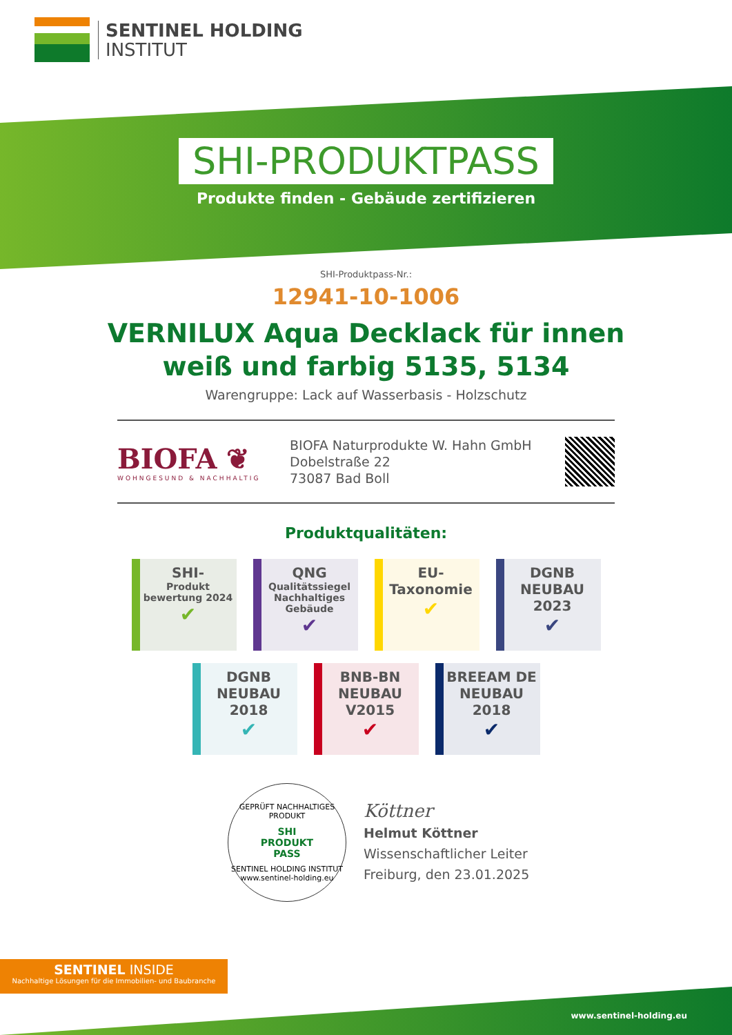SENTINEL HOLDING
INSTITUT
SHI-PRODUKTPASS
Produkte finden - Gebäude zertifizieren
SHI-Produktpass-Nr.:
12941-10-1006
VERNILUX Aqua Decklack für innen
weiß und farbig 5135, 5134
Warengruppe: Lack auf Wasserbasis - Holzschutz
BIOFA ❦
WOHNGESUND & NACHHALTIG
BIOFA Naturprodukte W. Hahn GmbH
Dobelstraße 22
73087 Bad Boll
Produktqualitäten:
SHI-
Produkt bewertung 2024
✔
QNG
Qualitätssiegel Nachhaltiges Gebäude
✔
EU-
Taxonomie
✔
DGNB NEUBAU 2023
✔
DGNB NEUBAU 2018
✔
BNB-BN NEUBAU V2015
✔
BREEAM DE NEUBAU 2018
✔
GEPRÜFT NACHHALTIGES PRODUKT
SHI
PRODUKT
PASS
SENTINEL HOLDING INSTITUT
www.sentinel-holding.eu
Köttner
Helmut Köttner
Wissenschaftlicher Leiter
Freiburg, den 23.01.2025
SENTINEL INSIDE
Nachhaltige Lösungen für die Immobilien- und Baubranche
www.sentinel-holding.eu